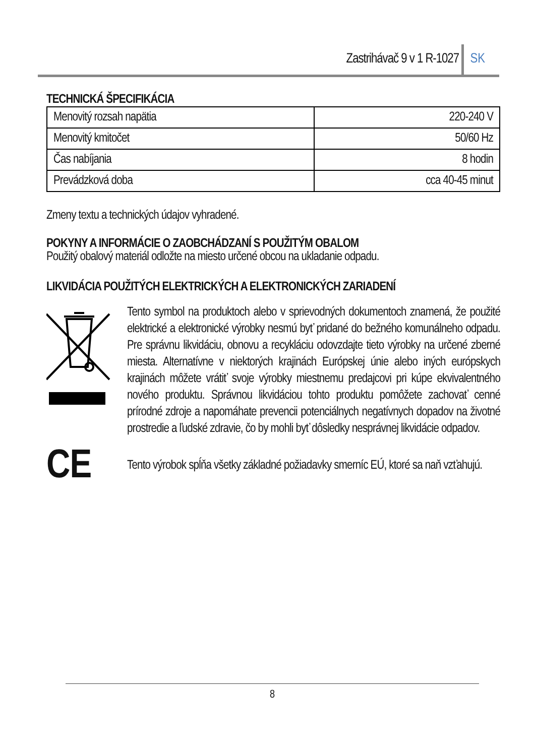Zastrihávač 9 v 1 R-1027 SK
TECHNICKÁ ŠPECIFIKÁCIA
| Menovitý rozsah napätia | 220-240 V |
| Menovitý kmitočet | 50/60 Hz |
| Čas nabíjania | 8 hodin |
| Prevádzková doba | cca 40-45 minut |
Zmeny textu a technických údajov vyhradené.
POKYNY A INFORMÁCIE O ZAOBCHÁDZANÍ S POUŽITÝM OBALOM
Použitý obalový materiál odložte na miesto určené obcou na ukladanie odpadu.
LIKVIDÁCIA POUŽITÝCH ELEKTRICKÝCH A ELEKTRONICKÝCH ZARIADENÍ
Tento symbol na produktoch alebo v sprievodných dokumentoch znamená, že použité elektrické a elektronické výrobky nesmú byť pridané do bežného komunálneho odpadu. Pre správnu likvidáciu, obnovu a recykláciu odovzdajte tieto výrobky na určené zberné miesta. Alternatívne v niektorých krajinách Európskej únie alebo iných európskych krajinách môžete vrátiť svoje výrobky miestnemu predajcovi pri kúpe ekvivalentného nového produktu. Správnou likvidáciou tohto produktu pomôžete zachovať cenné prírodné zdroje a napomáhate prevencii potenciálnych negatívnych dopadov na životné prostredie a ľudské zdravie, čo by mohli byť dôsledky nesprávnej likvidácie odpadov.
CE
Tento výrobok spĺňa všetky základné požiadavky smerníc EÚ, ktoré sa naň vzťahujú.
8